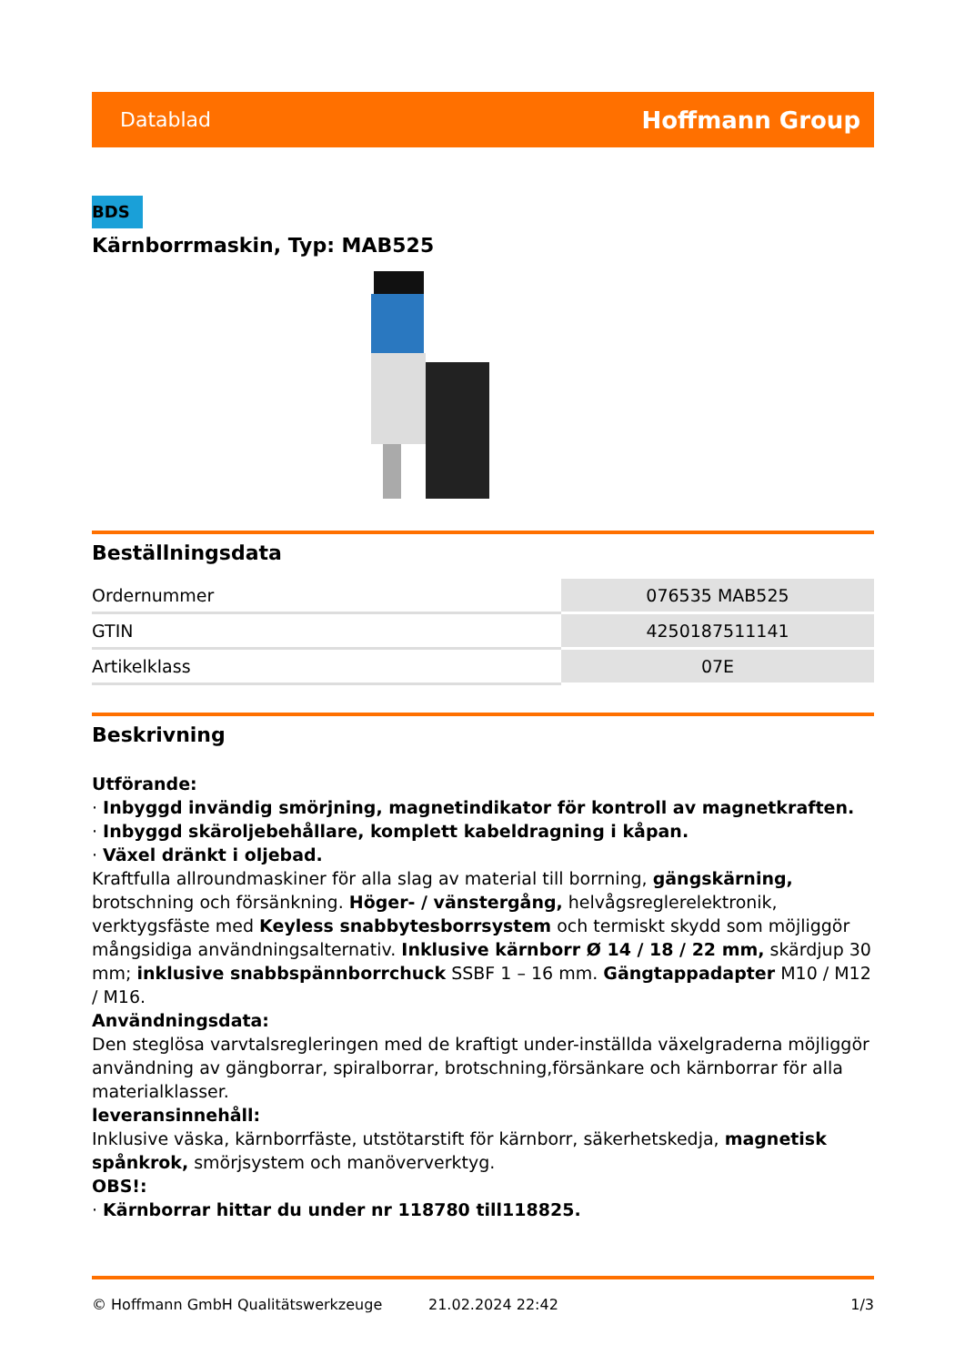Datablad Hoffmann Group
BDS
Kärnborrmaskin, Typ: MAB525
Beställningsdata
| Ordernummer | 076535 MAB525 |
| GTIN | 4250187511141 |
| Artikelklass | 07E |
Beskrivning
Utförande:
· Inbyggd invändig smörjning, magnetindikator för kontroll av magnetkraften.
· Inbyggd skäroljebehållare, komplett kabeldragning i kåpan.
· Växel dränkt i oljebad.
Kraftfulla allroundmaskiner för alla slag av material till borrning, gängskärning, brotschning och försänkning. Höger- / vänstergång, helvågsreglerelektronik, verktygsfäste med Keyless snabbytesborrsystem och termiskt skydd som möjliggör mångsidiga användningsalternativ. Inklusive kärnborr Ø 14 / 18 / 22 mm, skärdjup 30 mm; inklusive snabbspännborrchuck SSBF 1 – 16 mm. Gängtappadapter M10 / M12 / M16.
Användningsdata:
Den steglösa varvtalsregleringen med de kraftigt under-inställda växelgraderna möjliggör användning av gängborrar, spiralborrar, brotschning,försänkare och kärnborrar för alla materialklasser.
leveransinnehåll:
Inklusive väska, kärnborrfäste, utstötarstift för kärnborr, säkerhetskedja, magnetisk spånkrok, smörjsystem och manöververktyg.
OBS!:
· Kärnborrar hittar du under nr 118780 till118825.
© Hoffmann GmbH Qualitätswerkzeuge 21.02.2024 22:42 1/3